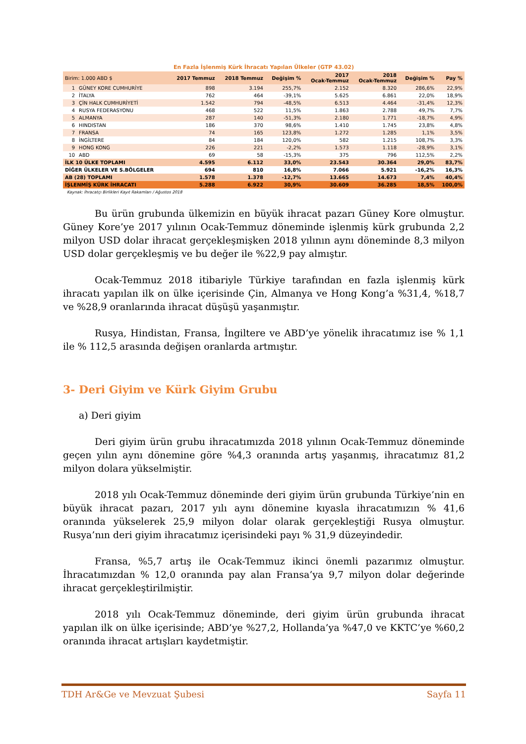| En Fazla İşlenmiş Kürk İhracatı Yapılan Ülkeler (GTP 43.02) | | | | | | | | |
| Birim: 1.000 ABD $ | | 2017 Temmuz | 2018 Temmuz | Değişim % | 2017 Ocak-Temmuz | 2018 Ocak-Temmuz | Değişim % | Pay % |
| 1 | GÜNEY KORE CUMHURİYE | 898 | 3.194 | 255,7% | 2.152 | 8.320 | 286,6% | 22,9% |
| 2 | İTALYA | 762 | 464 | -39,1% | 5.625 | 6.861 | 22,0% | 18,9% |
| 3 | ÇİN HALK CUMHURİYETİ | 1.542 | 794 | -48,5% | 6.513 | 4.464 | -31,4% | 12,3% |
| 4 | RUSYA FEDERASYONU | 468 | 522 | 11,5% | 1.863 | 2.788 | 49,7% | 7,7% |
| 5 | ALMANYA | 287 | 140 | -51,3% | 2.180 | 1.771 | -18,7% | 4,9% |
| 6 | HINDISTAN | 186 | 370 | 98,6% | 1.410 | 1.745 | 23,8% | 4,8% |
| 7 | FRANSA | 74 | 165 | 123,8% | 1.272 | 1.285 | 1,1% | 3,5% |
| 8 | İNGİLTERE | 84 | 184 | 120,0% | 582 | 1.215 | 108,7% | 3,3% |
| 9 | HONG KONG | 226 | 221 | -2,2% | 1.573 | 1.118 | -28,9% | 3,1% |
| 10 | ABD | 69 | 58 | -15,3% | 375 | 796 | 112,5% | 2,2% |
| İLK 10 ÜLKE TOPLAMI | | 4.595 | 6.112 | 33,0% | 23.543 | 30.364 | 29,0% | 83,7% |
| DİĞER ÜLKELER VE S.BÖLGELER | | 694 | 810 | 16,8% | 7.066 | 5.921 | -16,2% | 16,3% |
| AB (28) TOPLAMI | | 1.578 | 1.378 | -12,7% | 13.665 | 14.673 | 7,4% | 40,4% |
| İŞLENMİŞ KÜRK İHRACATI | | 5.288 | 6.922 | 30,9% | 30.609 | 36.285 | 18,5% | 100,0% |
Kaynak: İhracatçı Birlikleri Kayıt Rakamları / Ağustos 2018
Bu ürün grubunda ülkemizin en büyük ihracat pazarı Güney Kore olmuştur. Güney Kore’ye 2017 yılının Ocak-Temmuz döneminde işlenmiş kürk grubunda 2,2 milyon USD dolar ihracat gerçekleşmişken 2018 yılının aynı döneminde 8,3 milyon USD dolar gerçekleşmiş ve bu değer ile %22,9 pay almıştır.
Ocak-Temmuz 2018 itibariyle Türkiye tarafından en fazla işlenmiş kürk ihracatı yapılan ilk on ülke içerisinde Çin, Almanya ve Hong Kong’a %31,4, %18,7 ve %28,9 oranlarında ihracat düşüşü yaşanmıştır.
Rusya, Hindistan, Fransa, İngiltere ve ABD’ye yönelik ihracatımız ise % 1,1 ile % 112,5 arasında değişen oranlarda artmıştır.
3- Deri Giyim ve Kürk Giyim Grubu
a) Deri giyim
Deri giyim ürün grubu ihracatımızda 2018 yılının Ocak-Temmuz döneminde geçen yılın aynı dönemine göre %4,3 oranında artış yaşanmış, ihracatımız 81,2 milyon dolara yükselmiştir.
2018 yılı Ocak-Temmuz döneminde deri giyim ürün grubunda Türkiye’nin en büyük ihracat pazarı, 2017 yılı aynı dönemine kıyasla ihracatımızın % 41,6 oranında yükselerek 25,9 milyon dolar olarak gerçekleştiği Rusya olmuştur. Rusya’nın deri giyim ihracatımız içerisindeki payı % 31,9 düzeyindedir.
Fransa, %5,7 artış ile Ocak-Temmuz ikinci önemli pazarımız olmuştur. İhracatımızdan % 12,0 oranında pay alan Fransa’ya 9,7 milyon dolar değerinde ihracat gerçekleştirilmiştir.
2018 yılı Ocak-Temmuz döneminde, deri giyim ürün grubunda ihracat yapılan ilk on ülke içerisinde; ABD’ye %27,2, Hollanda’ya %47,0 ve KKTC’ye %60,2 oranında ihracat artışları kaydetmiştir.
TDH Ar&Ge ve Mevzuat Şubesi Sayfa 11